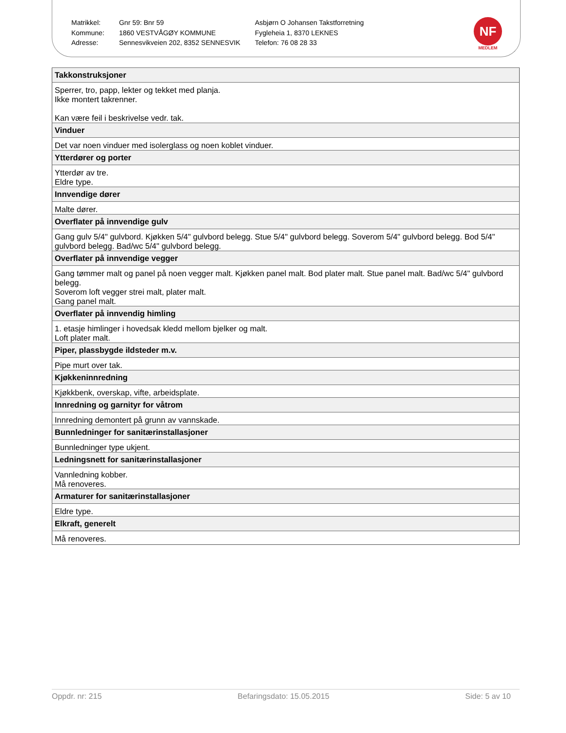| Matrikkel: | Gnr 59: Bnr 59 | Asbjørn O Johansen Takstforretning |
| Kommune: | 1860 VESTVÅGØY KOMMUNE | Fygleheia 1, 8370 LEKNES |
| Adresse: | Sennesvikveien 202, 8352 SENNESVIK | Telefon: 76 08 28 33 |
NF
MEDLEM
| Takkonstruksjoner |
| --- |
| Sperrer, tro, papp, lekter og tekket med planja. Ikke montert takrenner. Kan være feil i beskrivelse vedr. tak. |
| Vinduer |
| Det var noen vinduer med isolerglass og noen koblet vinduer. |
| Ytterdører og porter |
| Ytterdør av tre. Eldre type. |
| Innvendige dører |
| Malte dører. |
| Overflater på innvendige gulv |
| Gang gulv 5/4" gulvbord. Kjøkken 5/4" gulvbord belegg. Stue 5/4" gulvbord belegg. Soverom 5/4" gulvbord belegg. Bod 5/4" gulvbord belegg. Bad/wc 5/4" gulvbord belegg. |
| Overflater på innvendige vegger |
| Gang tømmer malt og panel på noen vegger malt. Kjøkken panel malt. Bod plater malt. Stue panel malt. Bad/wc 5/4" gulvbord belegg. Soverom loft vegger strei malt, plater malt. Gang panel malt. |
| Overflater på innvendig himling |
| 1. etasje himlinger i hovedsak kledd mellom bjelker og malt. Loft plater malt. |
| Piper, plassbygde ildsteder m.v. |
| Pipe murt over tak. |
| Kjøkkeninnredning |
| Kjøkkbenk, overskap, vifte, arbeidsplate. |
| Innredning og garnityr for våtrom |
| Innredning demontert på grunn av vannskade. |
| Bunnledninger for sanitærinstallasjoner |
| Bunnledninger type ukjent. |
| Ledningsnett for sanitærinstallasjoner |
| Vannledning kobber. Må renoveres. |
| Armaturer for sanitærinstallasjoner |
| Eldre type. |
| Elkraft, generelt |
| Må renoveres. |
Oppdr. nr: 215 Befaringsdato: 15.05.2015 Side: 5 av 10